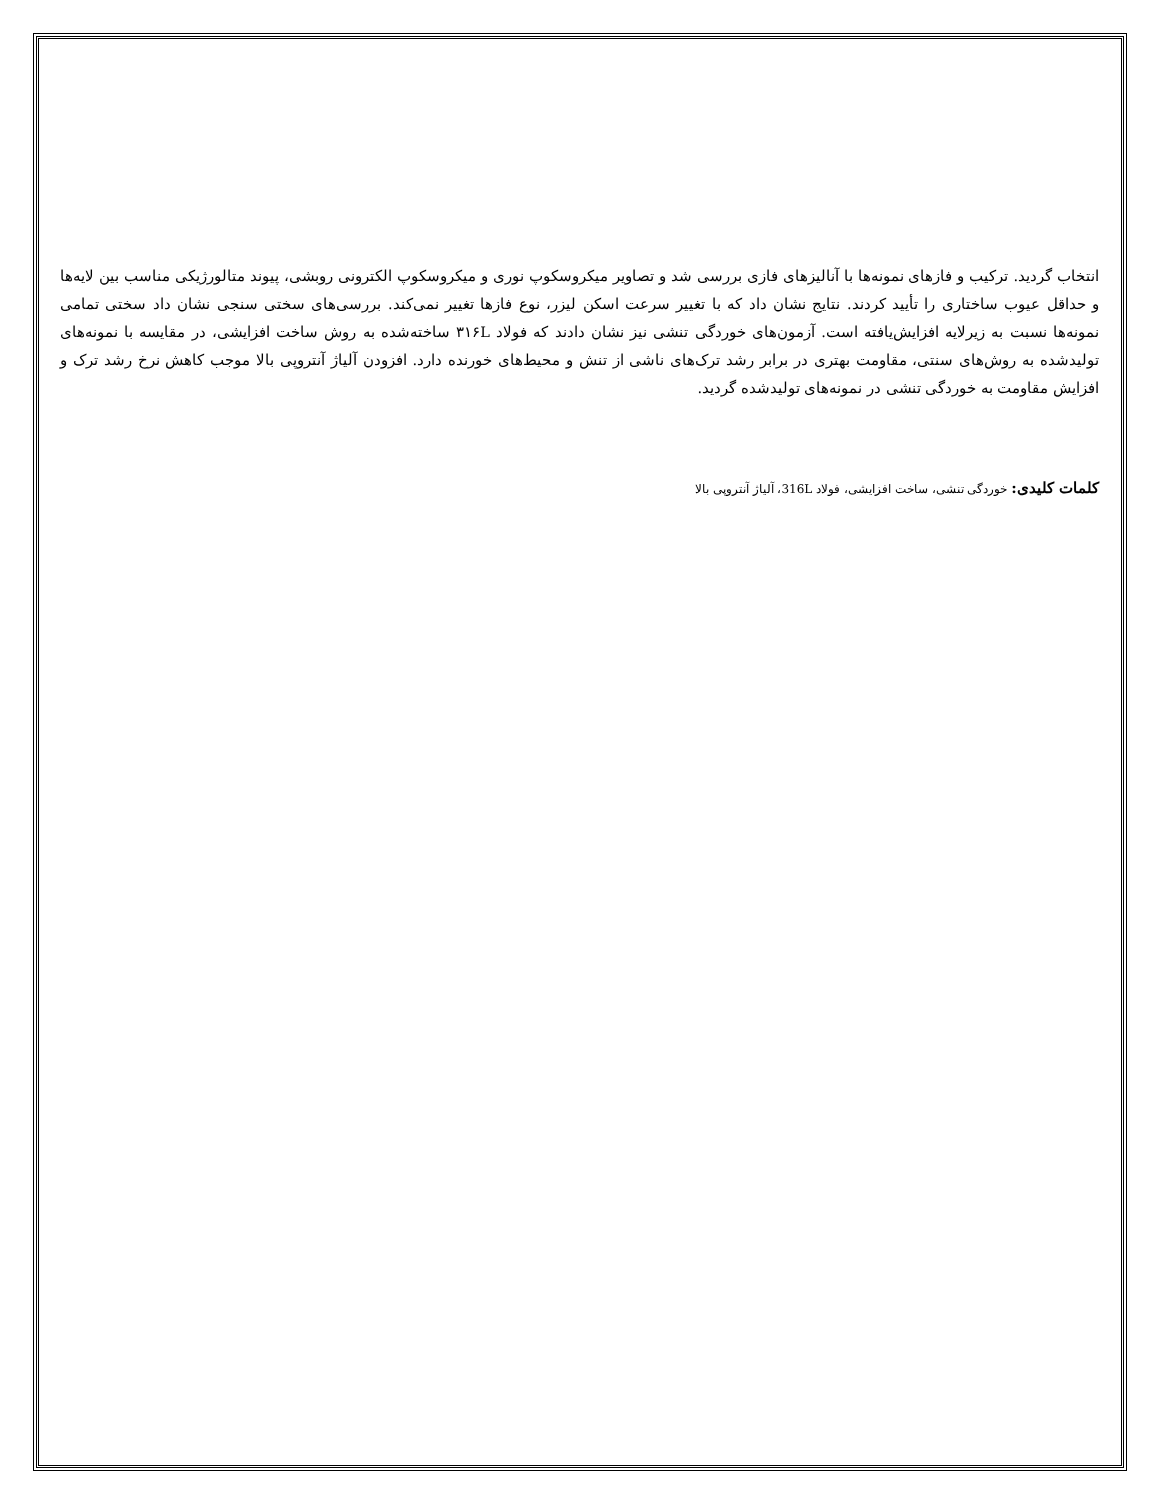انتخاب گردید. ترکیب و فازهای نمونه‌ها با آنالیزهای فازی بررسی شد و تصاویر میکروسکوپ نوری و میکروسکوپ الکترونی روبشی، پیوند متالورژیکی مناسب بین لایه‌ها و حداقل عیوب ساختاری را تأیید کردند. نتایج نشان داد که با تغییر سرعت اسکن لیزر، نوع فازها تغییر نمی‌کند. بررسی‌های سختی سنجی نشان داد سختی تمامی نمونه‌ها نسبت به زیرلایه افزایش‌یافته است. آزمون‌های خوردگی تنشی نیز نشان دادند که فولاد ۳۱۶L ساخته‌شده به روش ساخت افزایشی، در مقایسه با نمونه‌های تولیدشده به روش‌های سنتی، مقاومت بهتری در برابر رشد ترک‌های ناشی از تنش و محیط‌های خورنده دارد. افزودن آلیاژ آنتروپی بالا موجب کاهش نرخ رشد ترک و افزایش مقاومت به خوردگی تنشی در نمونه‌های تولیدشده گردید.
کلمات کلیدی: خوردگی تنشی، ساخت افزایشی، فولاد 316L، آلیاژ آنتروپی بالا